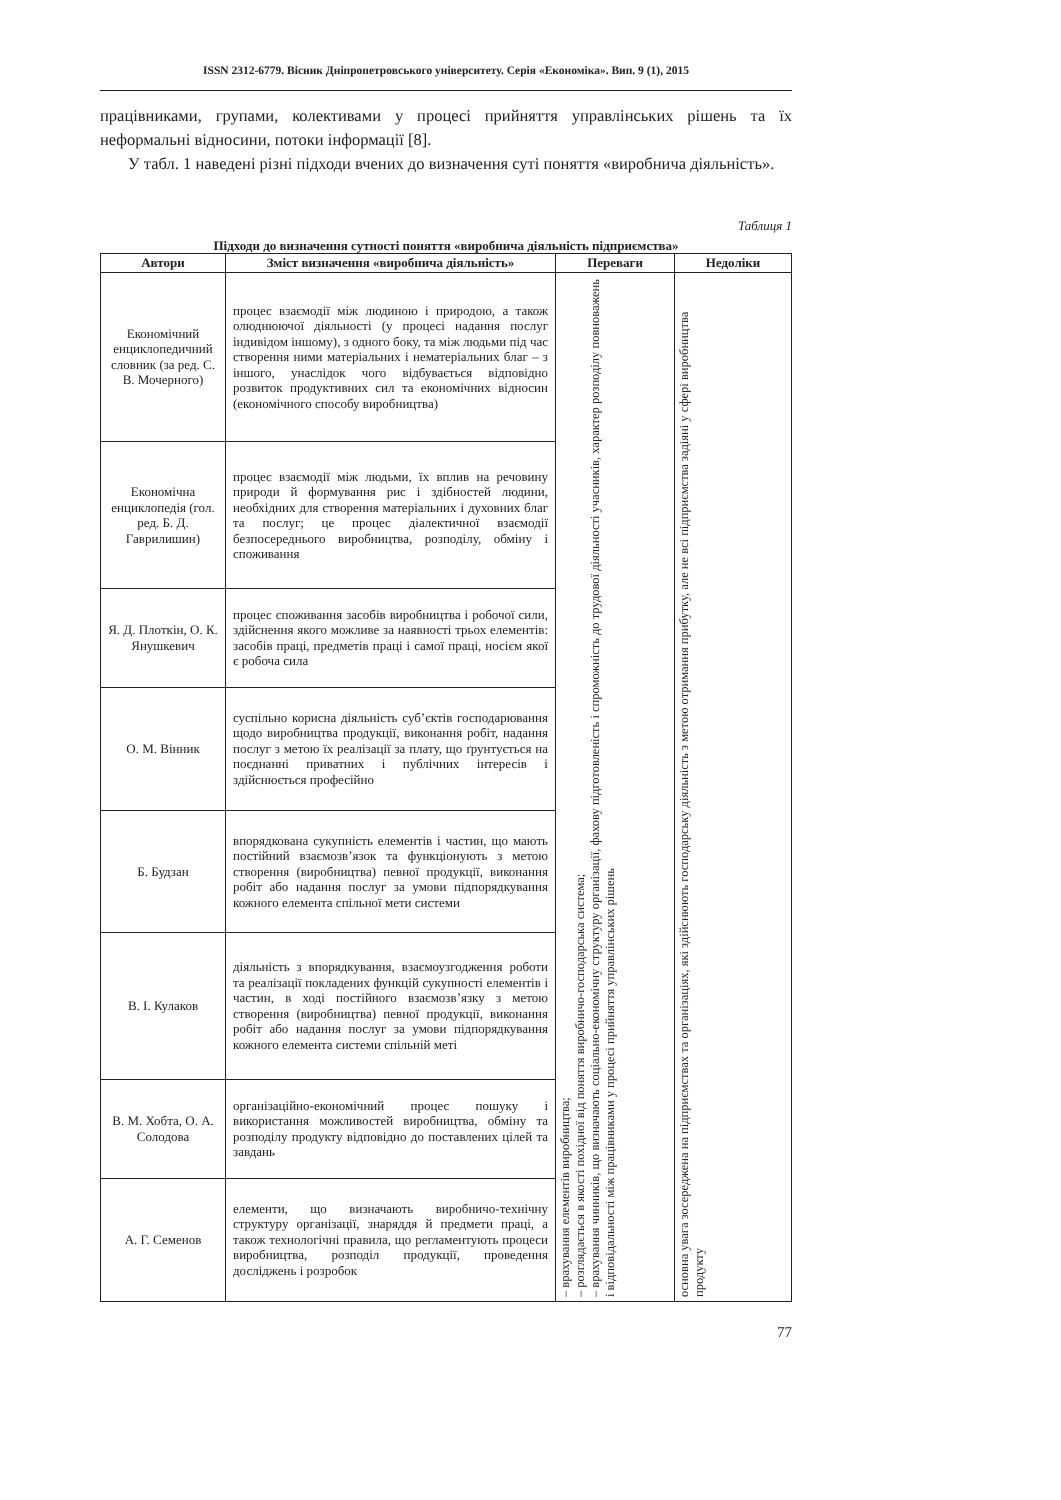ISSN 2312-6779. Вісник Дніпропетровського університету. Серія «Економіка». Вип. 9 (1), 2015
працівниками, групами, колективами у процесі прийняття управлінських рішень та їх неформальні відносини, потоки інформації [8].
У табл. 1 наведені різні підходи вчених до визначення суті поняття «виробнича діяльність».
Таблиця 1
Підходи до визначення сутності поняття «виробнича діяльність підприємства»
| Автори | Зміст визначення «виробнича діяльність» | Переваги | Недоліки |
| --- | --- | --- | --- |
| Економічний енциклопедичний словник (за ред. С. В. Мочерного) | процес взаємодії між людиною і природою, а також олюднюючої діяльності (у процесі надання послуг індивідом іншому), з одного боку, та між людьми під час створення ними матеріальних і нематеріальних благ – з іншого, унаслідок чого відбувається відповідно розвиток продуктивних сил та економічних відносин (економічного способу виробництва) | – врахування елементів виробництва; – розглядається в якості похідної від поняття виробничо-господарська система; – врахування чинників, що визначають соціально-економічну структуру організації, фахову підготовленість і спроможність до трудової діяльності учасників, характер розподілу повноважень і відповідальності між працівниками у процесі прийняття управлінських рішень | основна увага зосереджена на підприємствах та організаціях, які здійснюють господарську діяльність з метою отримання прибутку, але не всі підприємства задіяні у сфері виробництва продукту |
| Економічна енциклопедія (гол. ред. Б. Д. Гаврилишин) | процес взаємодії між людьми, їх вплив на речовину природи й формування рис і здібностей людини, необхідних для створення матеріальних і духовних благ та послуг; це процес діалектичної взаємодії безпосереднього виробництва, розподілу, обміну і споживання | | |
| Я. Д. Плоткін, О. К. Янушкевич | процес споживання засобів виробництва і робочої сили, здійснення якого можливе за наявності трьох елементів: засобів праці, предметів праці і самої праці, носієм якої є робоча сила | | |
| О. М. Вінник | суспільно корисна діяльність суб’єктів господарювання щодо виробництва продукції, виконання робіт, надання послуг з метою їх реалізації за плату, що ґрунтується на поєднанні приватних і публічних інтересів і здійснюється професійно | | |
| Б. Будзан | впорядкована сукупність елементів і частин, що мають постійний взаємозв’язок та функціонують з метою створення (виробництва) певної продукції, виконання робіт або надання послуг за умови підпорядкування кожного елемента спільної мети системи | | |
| В. І. Кулаков | діяльність з впорядкування, взаємоузгодження роботи та реалізації покладених функцій сукупності елементів і частин, в ході постійного взаємозв’язку з метою створення (виробництва) певної продукції, виконання робіт або надання послуг за умови підпорядкування кожного елемента системи спільній меті | | |
| В. М. Хобта, О. А. Солодова | організаційно-економічний процес пошуку і використання можливостей виробництва, обміну та розподілу продукту відповідно до поставлених цілей та завдань | | |
| А. Г. Семенов | елементи, що визначають виробничо-технічну структуру організації, знаряддя й предмети праці, а також технологічні правила, що регламентують процеси виробництва, розподіл продукції, проведення досліджень і розробок | | |
77